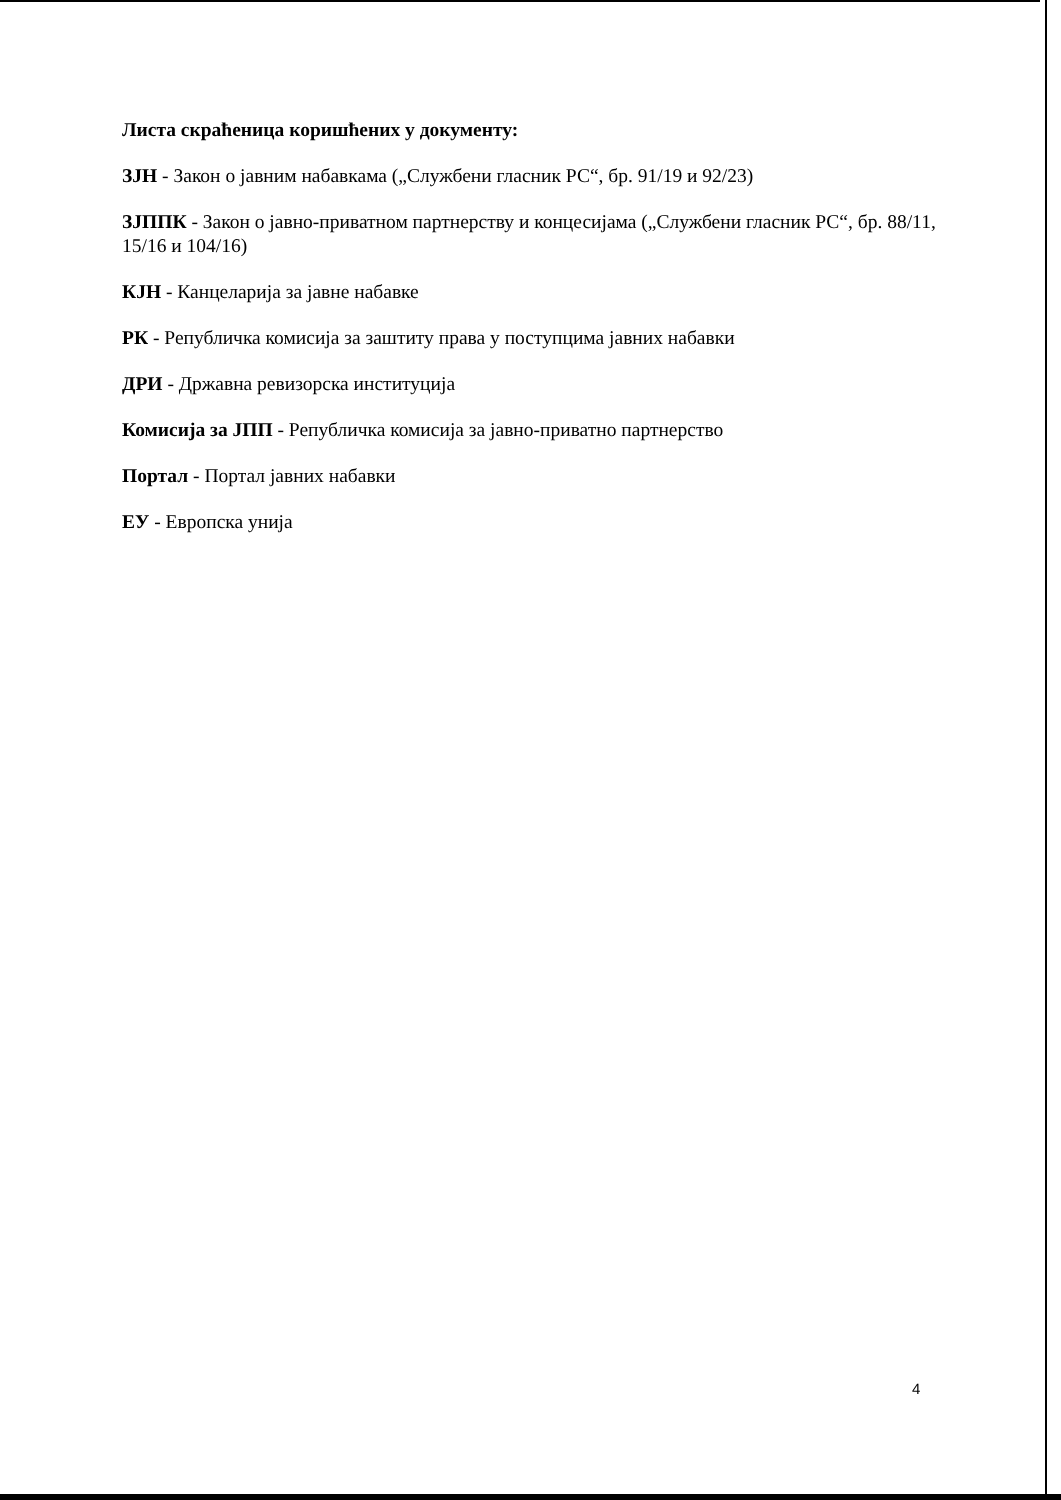Листа скраћеница коришћених у документу:
ЗЈН - Закон о јавним набавкама („Службени гласник РС“, бр. 91/19 и 92/23)
ЗЈППК - Закон о јавно-приватном партнерству и концесијама („Службени гласник РС“, бр. 88/11, 15/16 и 104/16)
КЈН - Канцеларија за јавне набавке
РК - Републичка комисија за заштиту права у поступцима јавних набавки
ДРИ - Државна ревизорска институција
Комисија за ЈПП - Републичка комисија за јавно-приватно партнерство
Портал - Портал јавних набавки
ЕУ - Европска унија
4